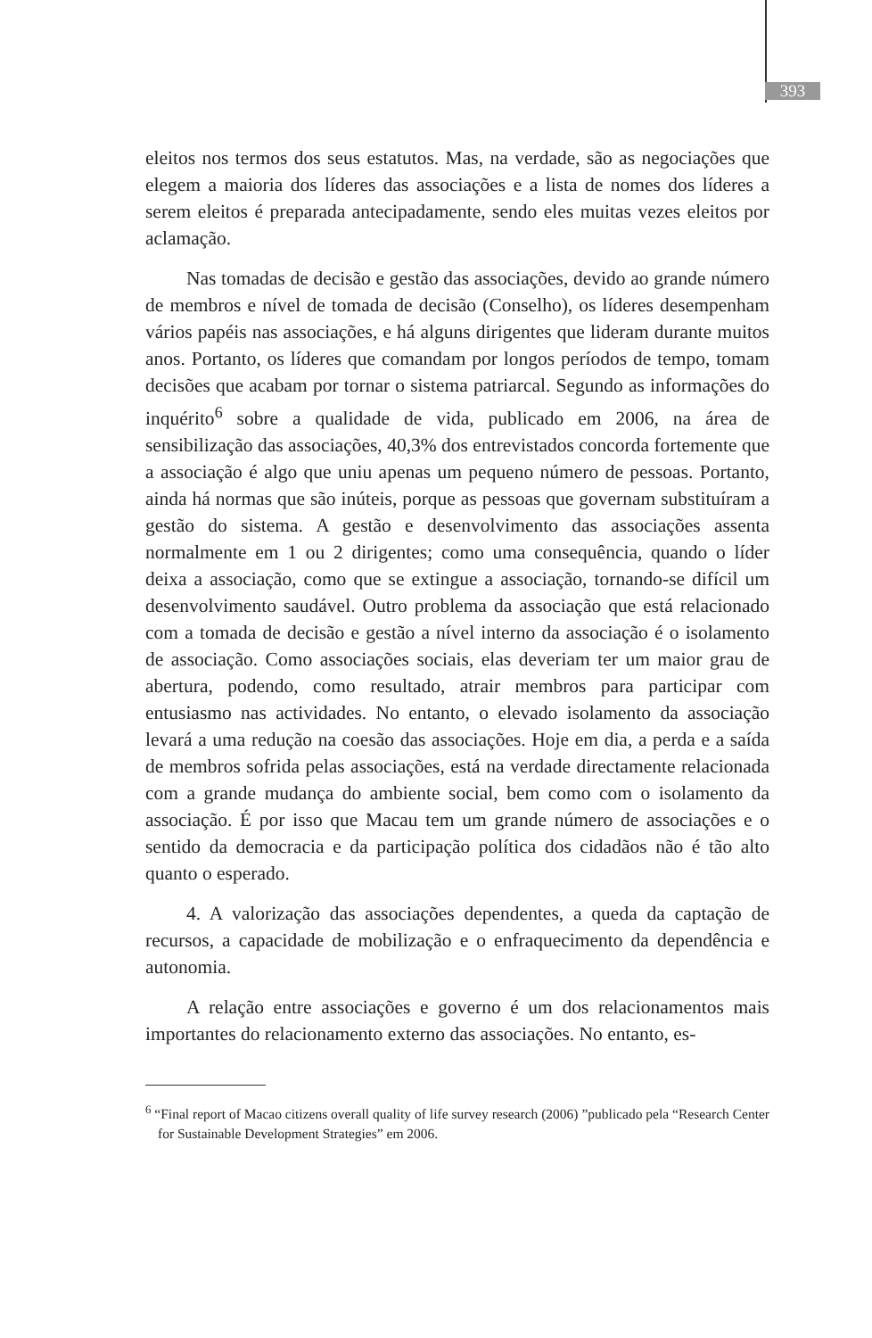393
eleitos nos termos dos seus estatutos. Mas, na verdade, são as negociações que elegem a maioria dos líderes das associações e a lista de nomes dos líderes a serem eleitos é preparada antecipadamente, sendo eles muitas vezes eleitos por aclamação.
Nas tomadas de decisão e gestão das associações, devido ao grande número de membros e nível de tomada de decisão (Conselho), os líderes desempenham vários papéis nas associações, e há alguns dirigentes que lideram durante muitos anos. Portanto, os líderes que comandam por longos períodos de tempo, tomam decisões que acabam por tornar o sistema patriarcal. Segundo as informações do inquérito<sup>6</sup> sobre a qualidade de vida, publicado em 2006, na área de sensibilização das associações, 40,3% dos entrevistados concorda fortemente que a associação é algo que uniu apenas um pequeno número de pessoas. Portanto, ainda há normas que são inúteis, porque as pessoas que governam substituíram a gestão do sistema. A gestão e desenvolvimento das associações assenta normalmente em 1 ou 2 dirigentes; como uma consequência, quando o líder deixa a associação, como que se extingue a associação, tornando-se difícil um desenvolvimento saudável. Outro problema da associação que está relacionado com a tomada de decisão e gestão a nível interno da associação é o isolamento de associação. Como associações sociais, elas deveriam ter um maior grau de abertura, podendo, como resultado, atrair membros para participar com entusiasmo nas actividades. No entanto, o elevado isolamento da associação levará a uma redução na coesão das associações. Hoje em dia, a perda e a saída de membros sofrida pelas associações, está na verdade directamente relacionada com a grande mudança do ambiente social, bem como com o isolamento da associação. É por isso que Macau tem um grande número de associações e o sentido da democracia e da participação política dos cidadãos não é tão alto quanto o esperado.
4. A valorização das associações dependentes, a queda da captação de recursos, a capacidade de mobilização e o enfraquecimento da dependência e autonomia.
A relação entre associações e governo é um dos relacionamentos mais importantes do relacionamento externo das associações. No entanto, es-
<sup>6</sup> “Final report of Macao citizens overall quality of life survey research (2006) ”publicado pela “Research Center for Sustainable Development Strategies” em 2006.